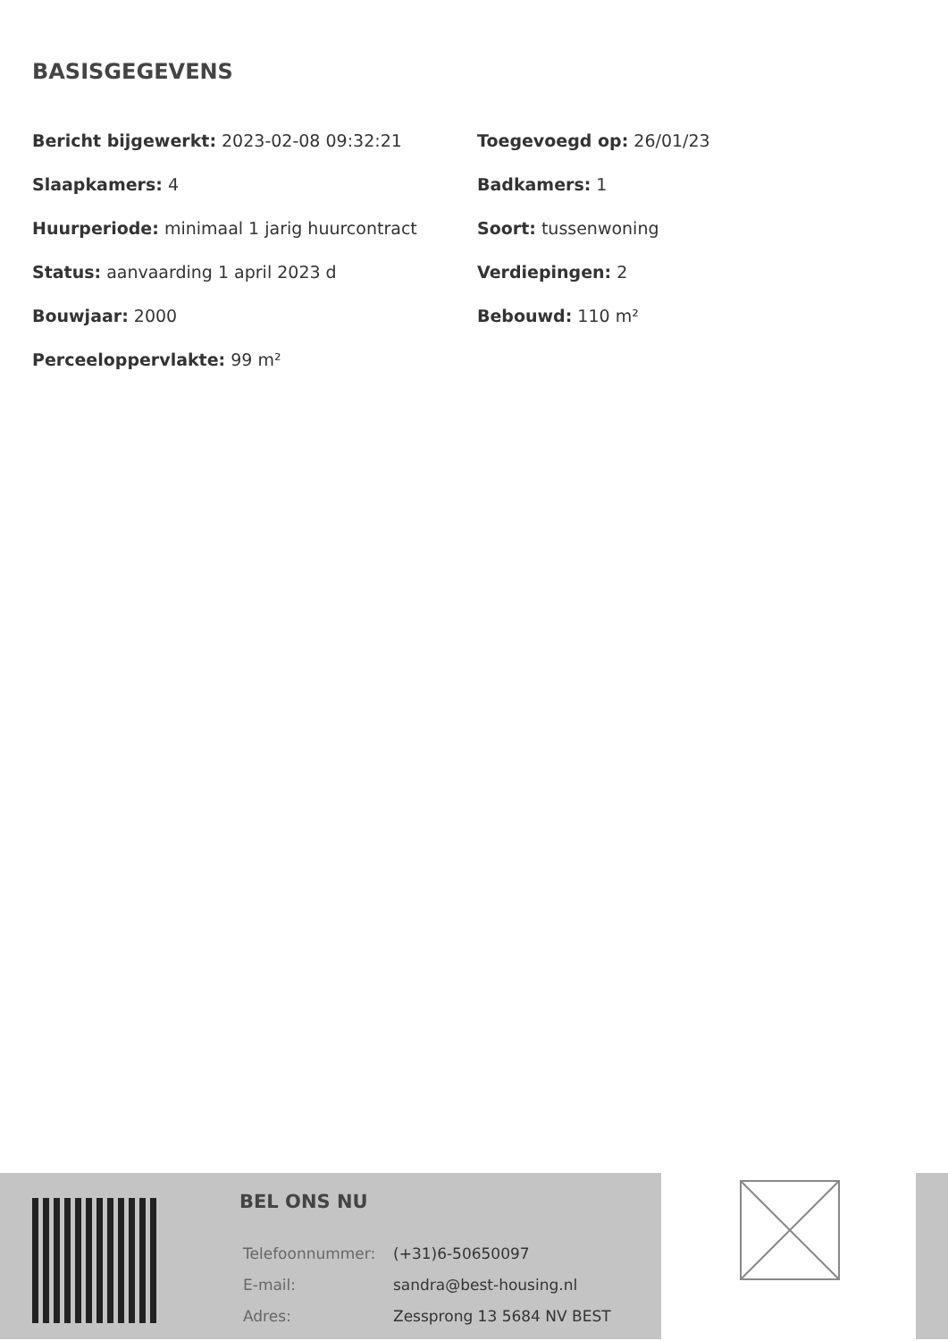BASISGEGEVENS
| Bericht bijgewerkt: 2023-02-08 09:32:21 | Toegevoegd op: 26/01/23 |
| Slaapkamers: 4 | Badkamers: 1 |
| Huurperiode: minimaal 1 jarig huurcontract | Soort: tussenwoning |
| Status: aanvaarding 1 april 2023 d | Verdiepingen: 2 |
| Bouwjaar: 2000 | Bebouwd: 110 m² |
| Perceeloppervlakte: 99 m² | |
BEL ONS NU
| Telefoonnummer: | (+31)6-50650097 |
| E-mail: | sandra@best-housing.nl |
| Adres: | Zessprong 13 5684 NV BEST |